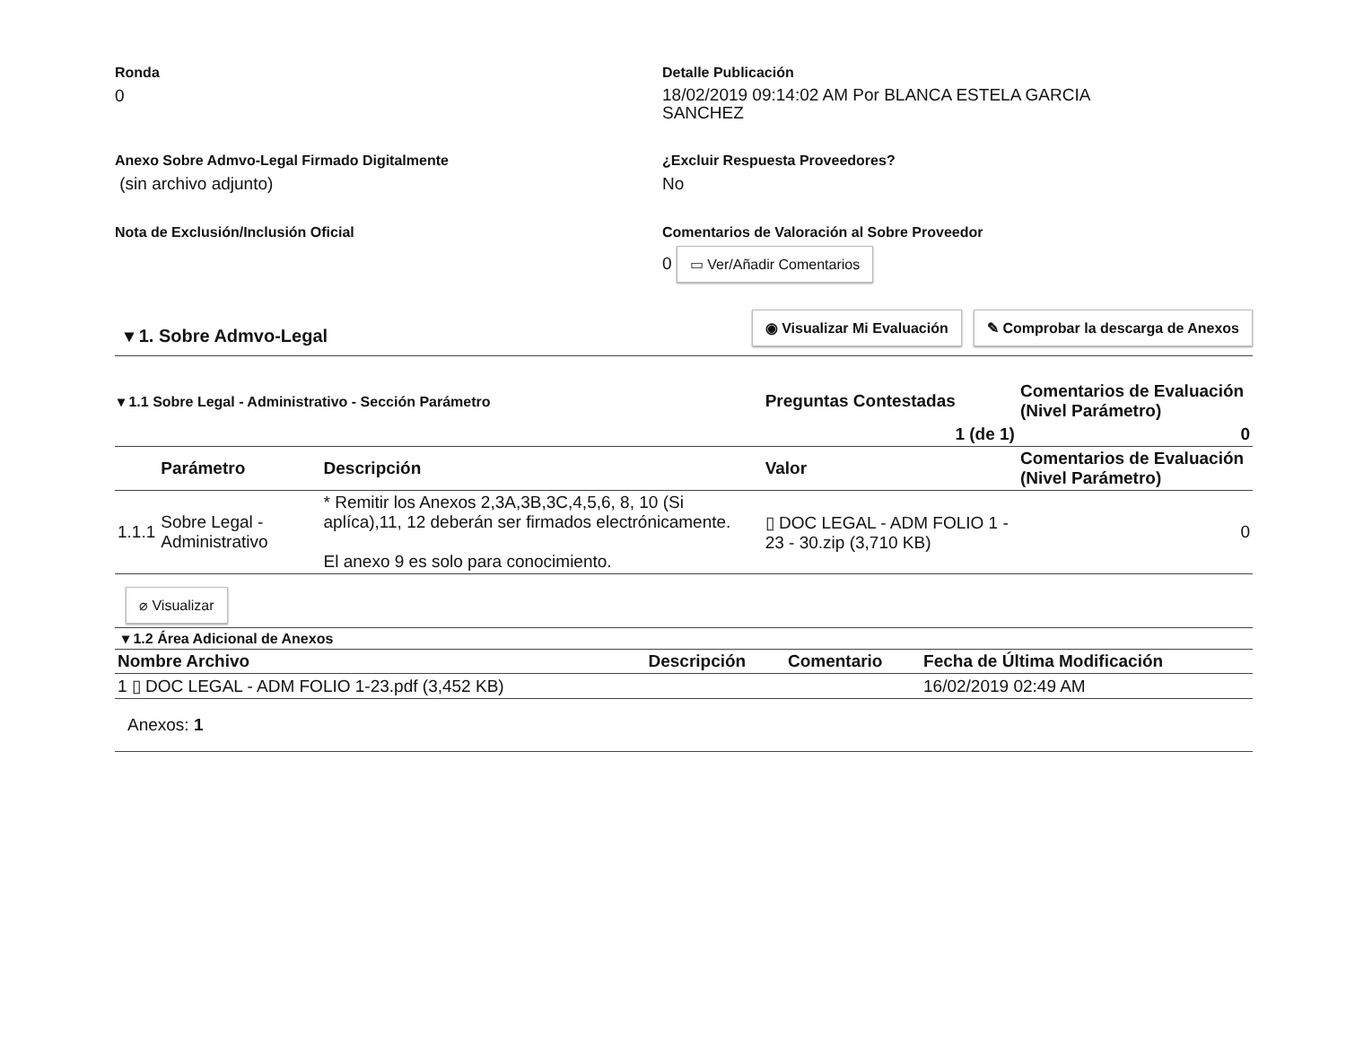Ronda
0
Detalle Publicación
18/02/2019 09:14:02 AM Por BLANCA ESTELA GARCIA SANCHEZ
Anexo Sobre Admvo-Legal Firmado Digitalmente
(sin archivo adjunto)
¿Excluir Respuesta Proveedores?
No
Nota de Exclusión/Inclusión Oficial Comentarios de Valoración al Sobre Proveedor
0 ▭ Ver/Añadir Comentarios
▾ 1. Sobre Admvo-Legal
◉ Visualizar Mi Evaluación ✎ Comprobar la descarga de Anexos
| ▾ 1.1 Sobre Legal - Administrativo - Sección Parámetro | | | Preguntas Contestadas | Comentarios de Evaluación (Nivel Parámetro) |
| --- | --- | --- | --- | --- |
| 1 (de 1) | | | | 0 |
| | Parámetro | Descripción | Valor | Comentarios de Evaluación (Nivel Parámetro) |
| 1.1.1 | Sobre Legal - Administrativo | * Remitir los Anexos 2,3A,3B,3C,4,5,6, 8, 10 (Si aplíca),11, 12 deberán ser firmados electrónicamente. El anexo 9 es solo para conocimiento. | ▯ DOC LEGAL - ADM FOLIO 1 - 23 - 30.zip (3,710 KB) | 0 |
⌀ Visualizar
▾ 1.2 Área Adicional de Anexos
| Nombre Archivo | Descripción | Comentario | Fecha de Última Modificación |
| --- | --- | --- | --- |
| 1 ▯ DOC LEGAL - ADM FOLIO 1-23.pdf (3,452 KB) | | | 16/02/2019 02:49 AM |
Anexos: 1